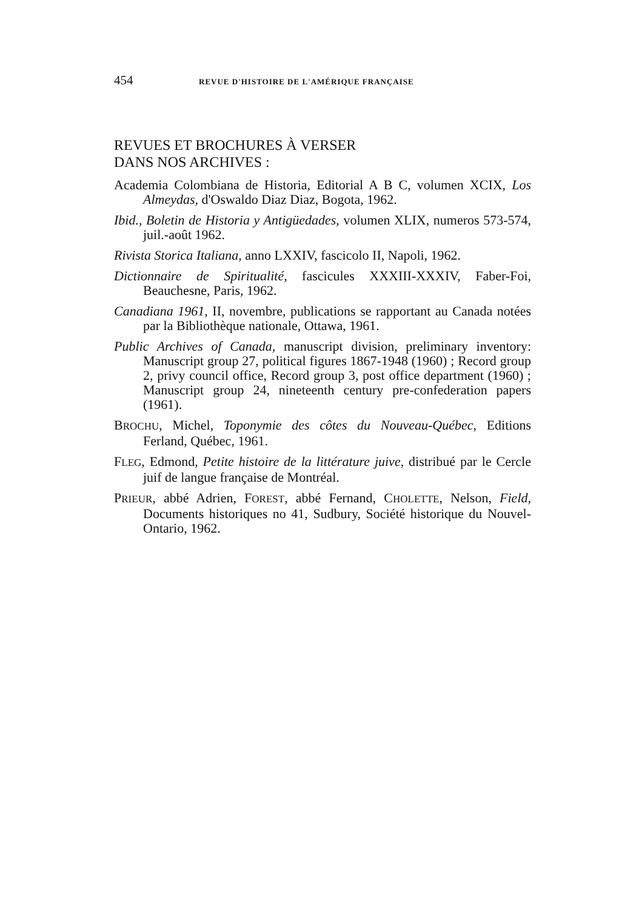454 REVUE D'HISTOIRE DE L'AMÉRIQUE FRANÇAISE
REVUES ET BROCHURES À VERSER
DANS NOS ARCHIVES :
Academia Colombiana de Historia, Editorial A B C, volumen XCIX, Los Almeydas, d'Oswaldo Diaz Diaz, Bogota, 1962.
Ibid., Boletin de Historia y Antigüedades, volumen XLIX, numeros 573-574, juil.-août 1962.
Rivista Storica Italiana, anno LXXIV, fascicolo II, Napoli, 1962.
Dictionnaire de Spiritualité, fascicules XXXIII-XXXIV, Faber-Foi, Beauchesne, Paris, 1962.
Canadiana 1961, II, novembre, publications se rapportant au Canada notées par la Bibliothèque nationale, Ottawa, 1961.
Public Archives of Canada, manuscript division, preliminary inventory: Manuscript group 27, political figures 1867-1948 (1960) ; Record group 2, privy council office, Record group 3, post office department (1960) ; Manuscript group 24, nineteenth century pre-confederation papers (1961).
BROCHU, Michel, Toponymie des côtes du Nouveau-Québec, Editions Ferland, Québec, 1961.
FLEG, Edmond, Petite histoire de la littérature juive, distribué par le Cercle juif de langue française de Montréal.
PRIEUR, abbé Adrien, FOREST, abbé Fernand, CHOLETTE, Nelson, Field, Documents historiques no 41, Sudbury, Société historique du Nouvel-Ontario, 1962.